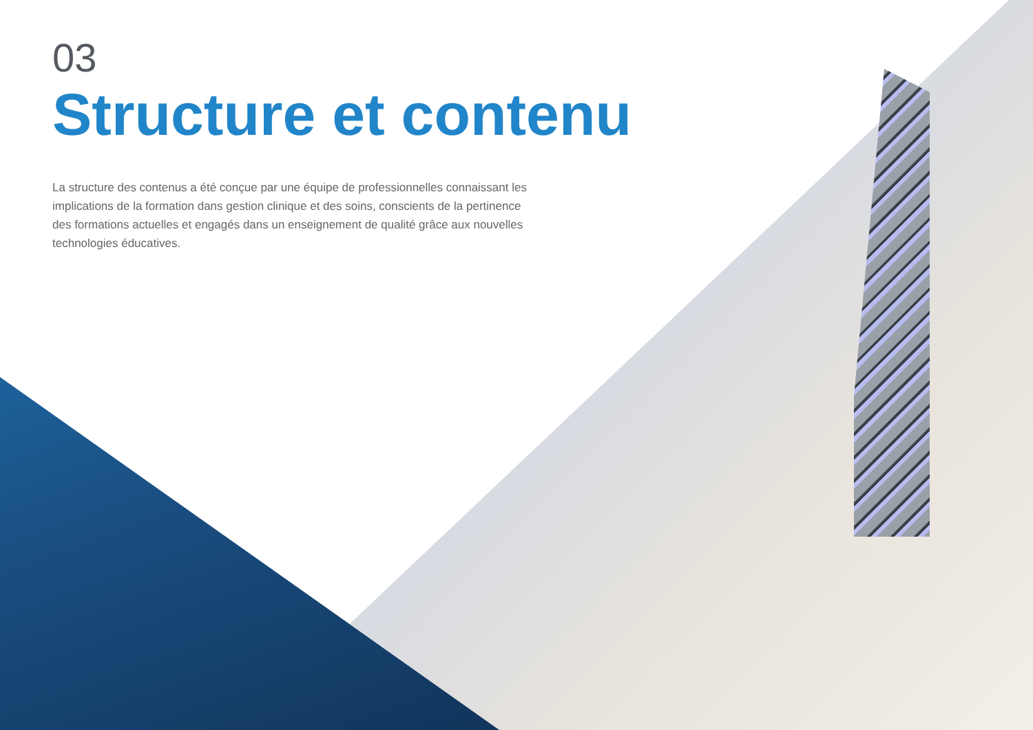03
Structure et contenu
La structure des contenus a été conçue par une équipe de professionnelles connaissant les implications de la formation dans gestion clinique et des soins, conscients de la pertinence des formations actuelles et engagés dans un enseignement de qualité grâce aux nouvelles technologies éducatives.